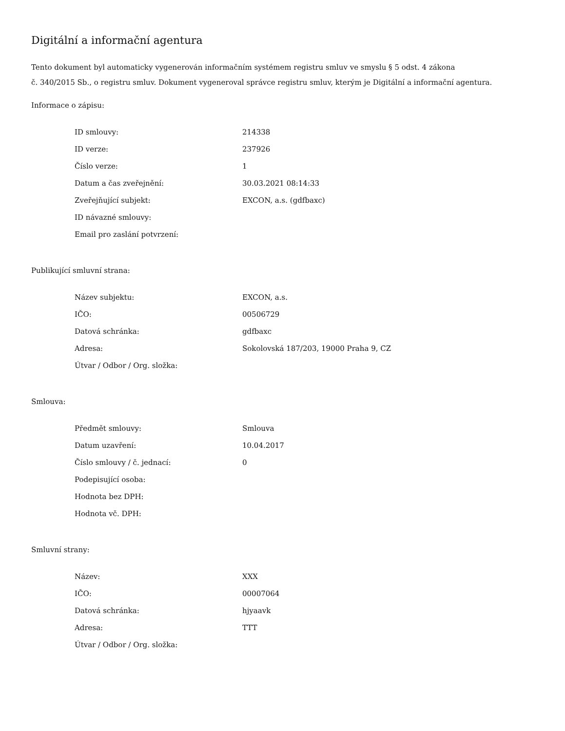Digitální a informační agentura
Tento dokument byl automaticky vygenerován informačním systémem registru smluv ve smyslu § 5 odst. 4 zákona
č. 340/2015 Sb., o registru smluv. Dokument vygeneroval správce registru smluv, kterým je Digitální a informační agentura.
Informace o zápisu:
| ID smlouvy: | 214338 |
| ID verze: | 237926 |
| Číslo verze: | 1 |
| Datum a čas zveřejnění: | 30.03.2021 08:14:33 |
| Zveřejňující subjekt: | EXCON, a.s. (gdfbaxc) |
| ID návazné smlouvy: | |
| Email pro zaslání potvrzení: | |
Publikující smluvní strana:
| Název subjektu: | EXCON, a.s. |
| IČO: | 00506729 |
| Datová schránka: | gdfbaxc |
| Adresa: | Sokolovská 187/203, 19000 Praha 9, CZ |
| Útvar / Odbor / Org. složka: | |
Smlouva:
| Předmět smlouvy: | Smlouva |
| Datum uzavření: | 10.04.2017 |
| Číslo smlouvy / č. jednací: | 0 |
| Podepisující osoba: | |
| Hodnota bez DPH: | |
| Hodnota vč. DPH: | |
Smluvní strany:
| Název: | XXX |
| IČO: | 00007064 |
| Datová schránka: | hjyaavk |
| Adresa: | TTT |
| Útvar / Odbor / Org. složka: | |